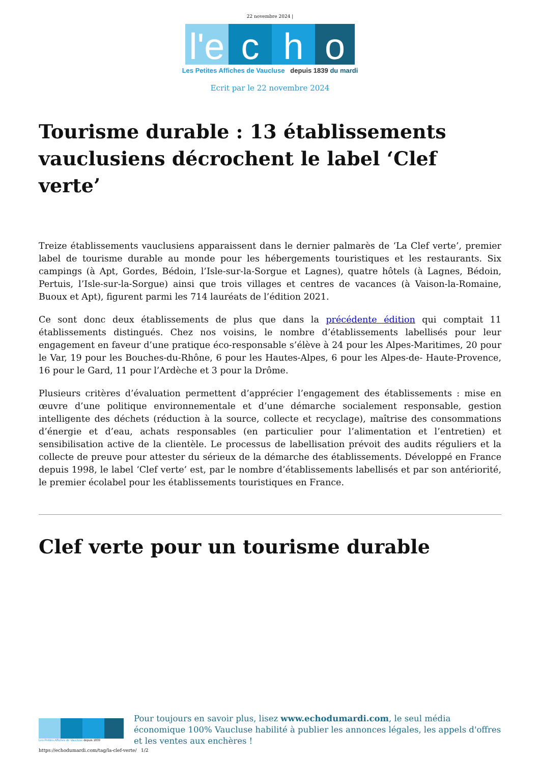22 novembre 2024 |
l'e c h o
Les Petites Affiches de Vaucluse depuis 1839 du mardi
Ecrit par le 22 novembre 2024
Tourisme durable : 13 établissements vauclusiens décrochent le label ‘Clef verte’
Treize établissements vauclusiens apparaissent dans le dernier palmarès de ‘La Clef verte’, premier label de tourisme durable au monde pour les hébergements touristiques et les restaurants. Six campings (à Apt, Gordes, Bédoin, l’Isle-sur-la-Sorgue et Lagnes), quatre hôtels (à Lagnes, Bédoin, Pertuis, l’Isle-sur-la-Sorgue) ainsi que trois villages et centres de vacances (à Vaison-la-Romaine, Buoux et Apt), figurent parmi les 714 lauréats de l’édition 2021.
Ce sont donc deux établissements de plus que dans la précédente édition qui comptait 11 établissements distingués. Chez nos voisins, le nombre d’établissements labellisés pour leur engagement en faveur d’une pratique éco-responsable s’élève à 24 pour les Alpes-Maritimes, 20 pour le Var, 19 pour les Bouches-du-Rhône, 6 pour les Hautes-Alpes, 6 pour les Alpes-de- Haute-Provence, 16 pour le Gard, 11 pour l’Ardèche et 3 pour la Drôme.
Plusieurs critères d’évaluation permettent d’apprécier l’engagement des établissements : mise en œuvre d’une politique environnementale et d’une démarche socialement responsable, gestion intelligente des déchets (réduction à la source, collecte et recyclage), maîtrise des consommations d’énergie et d’eau, achats responsables (en particulier pour l’alimentation et l’entretien) et sensibilisation active de la clientèle. Le processus de labellisation prévoit des audits réguliers et la collecte de preuve pour attester du sérieux de la démarche des établissements. Développé en France depuis 1998, le label ‘Clef verte’ est, par le nombre d’établissements labellisés et par son antériorité, le premier écolabel pour les établissements touristiques en France.
Clef verte pour un tourisme durable
Les Petites Affiches de Vaucluse depuis 1839
Pour toujours en savoir plus, lisez www.echodumardi.com, le seul média économique 100% Vaucluse habilité à publier les annonces légales, les appels d'offres et les ventes aux enchères !
https://echodumardi.com/tag/la-clef-verte/ 1/2